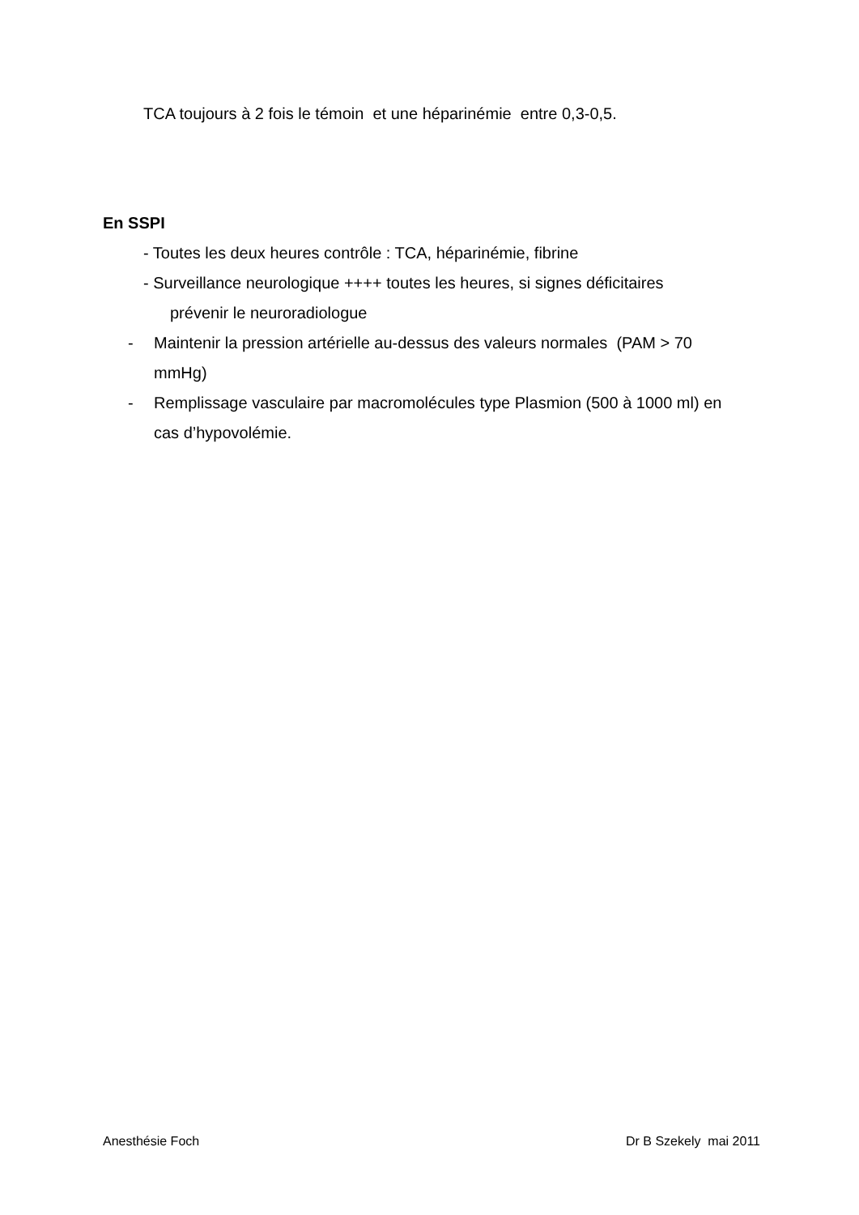TCA toujours à 2 fois le témoin et une héparinémie entre 0,3-0,5.
En SSPI
- Toutes les deux heures contrôle : TCA, héparinémie, fibrine
- Surveillance neurologique ++++ toutes les heures, si signes déficitaires
prévenir le neuroradiologue
- Maintenir la pression artérielle au-dessus des valeurs normales (PAM > 70 mmHg)
- Remplissage vasculaire par macromolécules type Plasmion (500 à 1000 ml) en cas d’hypovolémie.
Anesthésie Foch Dr B Szekely mai 2011